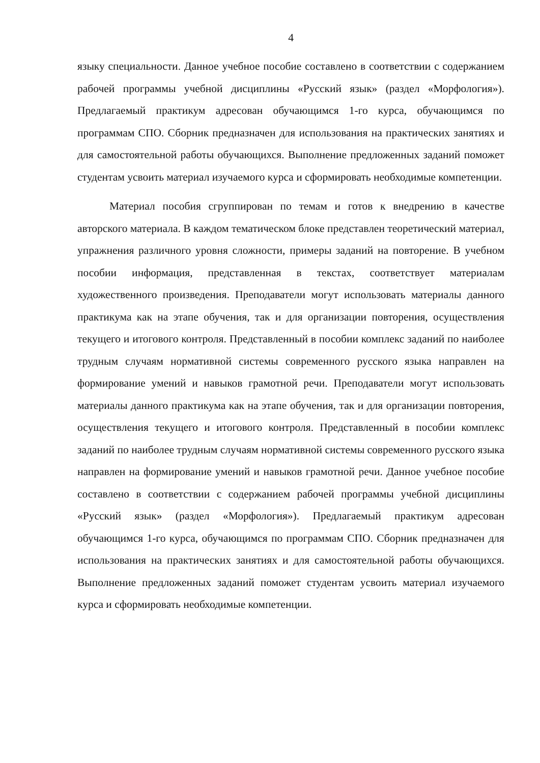4
языку специальности. Данное учебное пособие составлено в соответствии с содержанием рабочей программы учебной дисциплины «Русский язык» (раздел «Морфология»). Предлагаемый практикум адресован обучающимся 1-го курса, обучающимся по программам СПО. Сборник предназначен для использования на практических занятиях и для самостоятельной работы обучающихся. Выполнение предложенных заданий поможет студентам усвоить материал изучаемого курса и сформировать необходимые компетенции.
Материал пособия сгруппирован по темам и готов к внедрению в качестве авторского материала. В каждом тематическом блоке представлен теоретический материал, упражнения различного уровня сложности, примеры заданий на повторение. В учебном пособии информация, представленная в текстах, соответствует материалам художественного произведения. Преподаватели могут использовать материалы данного практикума как на этапе обучения, так и для организации повторения, осуществления текущего и итогового контроля. Представленный в пособии комплекс заданий по наиболее трудным случаям нормативной системы современного русского языка направлен на формирование умений и навыков грамотной речи. Преподаватели могут использовать материалы данного практикума как на этапе обучения, так и для организации повторения, осуществления текущего и итогового контроля. Представленный в пособии комплекс заданий по наиболее трудным случаям нормативной системы современного русского языка направлен на формирование умений и навыков грамотной речи. Данное учебное пособие составлено в соответствии с содержанием рабочей программы учебной дисциплины «Русский язык» (раздел «Морфология»). Предлагаемый практикум адресован обучающимся 1-го курса, обучающимся по программам СПО. Сборник предназначен для использования на практических занятиях и для самостоятельной работы обучающихся. Выполнение предложенных заданий поможет студентам усвоить материал изучаемого курса и сформировать необходимые компетенции.